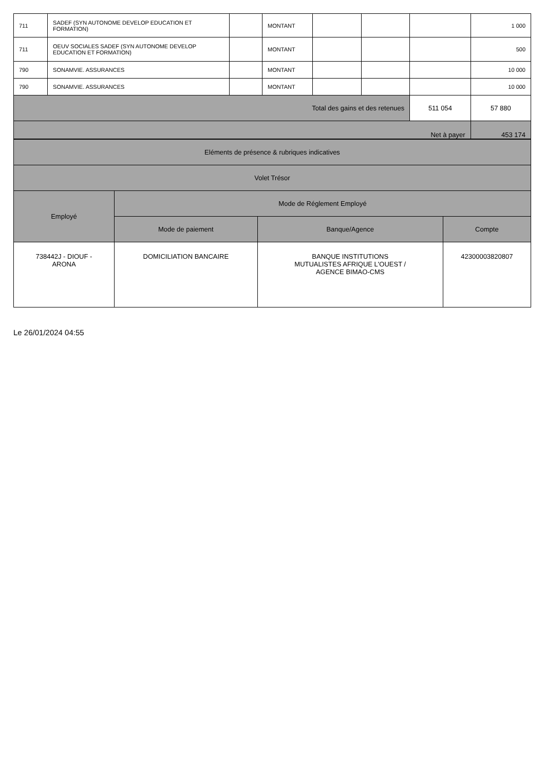| 711 | SADEF (SYN AUTONOME DEVELOP EDUCATION ET FORMATION) | | MONTANT | | | | 1 000 |
| 711 | OEUV SOCIALES SADEF (SYN AUTONOME DEVELOP EDUCATION ET FORMATION) | | MONTANT | | | | 500 |
| 790 | SONAMVIE. ASSURANCES | | MONTANT | | | | 10 000 |
| 790 | SONAMVIE. ASSURANCES | | MONTANT | | | | 10 000 |
| Total des gains et des retenues | | | | | | 511 054 | 57 880 |
| Net à payer | | | | | | | 453 174 |
| Eléments de présence & rubriques indicatives | | | |
| Volet Trésor | | | |
| Employé | Mode de Réglement Employé | | |
| | Mode de paiement | Banque/Agence | Compte |
| 738442J - DIOUF - ARONA | DOMICILIATION BANCAIRE | BANQUE INSTITUTIONS MUTUALISTES AFRIQUE L'OUEST / AGENCE BIMAO-CMS | 42300003820807 |
Le 26/01/2024 04:55